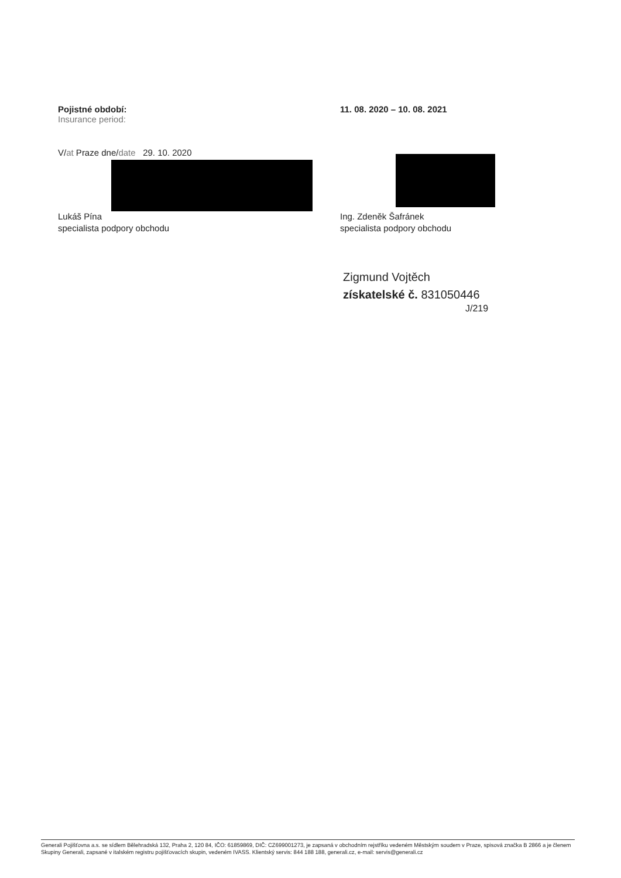Pojistné období:
Insurance period:
11. 08. 2020 – 10. 08. 2021
V/at Praze dne/date 29. 10. 2020
Lukáš Pína
specialista podpory obchodu
Ing. Zdeněk Šafránek
specialista podpory obchodu
Zigmund Vojtěch
získatelské č. 831050446
J/219
Generali Pojišťovna a.s. se sídlem Bělehradská 132, Praha 2, 120 84, IČO: 61859869, DIČ: CZ699001273, je zapsaná v obchodním rejstříku vedeném Městským soudem v Praze, spisová značka B 2866 a je členem Skupiny Generali, zapsané v italském registru pojišťovacích skupin, vedeném IVASS. Klientský servis: 844 188 188, generali.cz, e-mail: servis@generali.cz